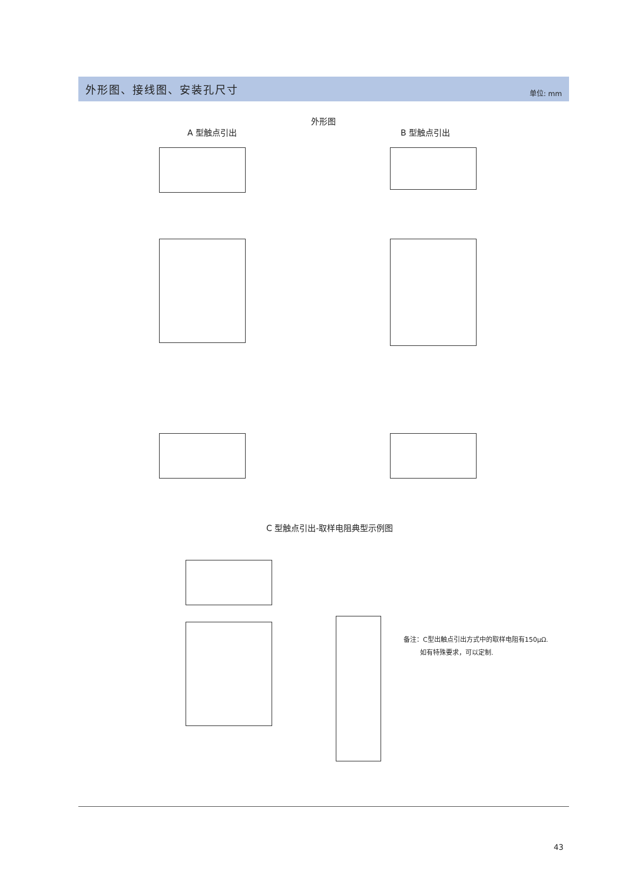外形图、接线图、安装孔尺寸
单位: mm
外形图
A 型触点引出 B 型触点引出
C 型触点引出-取样电阻典型示例图
备注：C型出触点引出方式中的取样电阻有150μΩ.
如有特殊要求，可以定制.
43